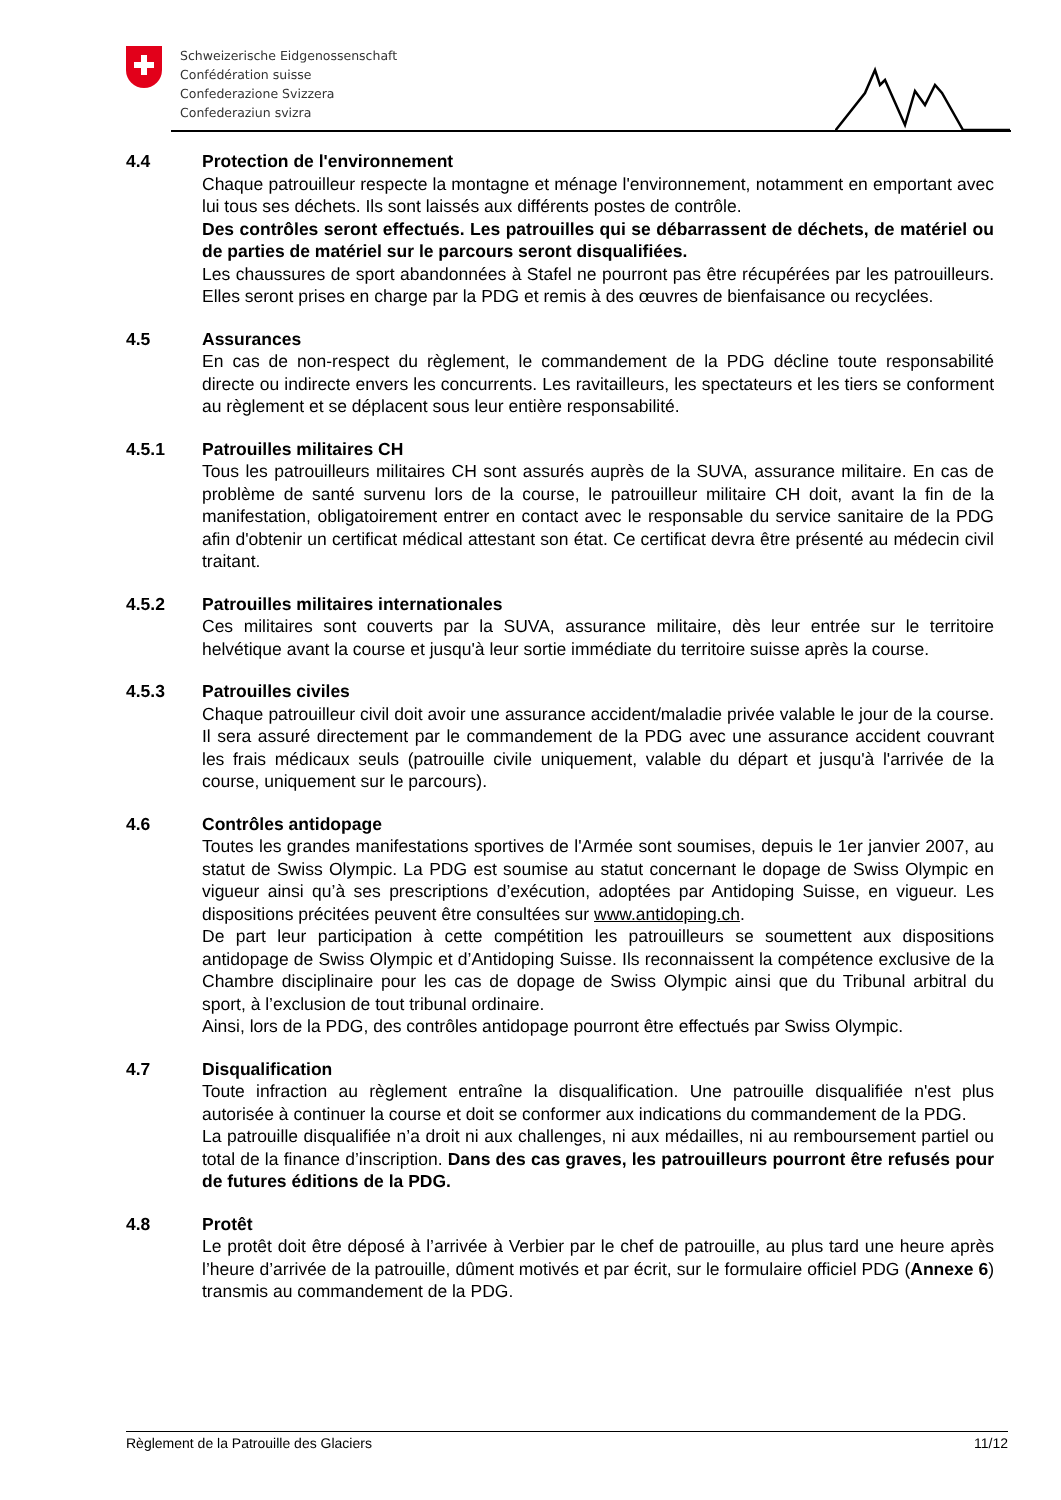Schweizerische Eidgenossenschaft
Confédération suisse
Confederazione Svizzera
Confederaziun svizra
4.4 Protection de l'environnement
Chaque patrouilleur respecte la montagne et ménage l'environnement, notamment en emportant avec lui tous ses déchets. Ils sont laissés aux différents postes de contrôle.
Des contrôles seront effectués. Les patrouilles qui se débarrassent de déchets, de matériel ou de parties de matériel sur le parcours seront disqualifiées.
Les chaussures de sport abandonnées à Stafel ne pourront pas être récupérées par les patrouilleurs. Elles seront prises en charge par la PDG et remis à des œuvres de bienfaisance ou recyclées.
4.5 Assurances
En cas de non-respect du règlement, le commandement de la PDG décline toute responsabilité directe ou indirecte envers les concurrents. Les ravitailleurs, les spectateurs et les tiers se conforment au règlement et se déplacent sous leur entière responsabilité.
4.5.1 Patrouilles militaires CH
Tous les patrouilleurs militaires CH sont assurés auprès de la SUVA, assurance militaire. En cas de problème de santé survenu lors de la course, le patrouilleur militaire CH doit, avant la fin de la manifestation, obligatoirement entrer en contact avec le responsable du service sanitaire de la PDG afin d'obtenir un certificat médical attestant son état. Ce certificat devra être présenté au médecin civil traitant.
4.5.2 Patrouilles militaires internationales
Ces militaires sont couverts par la SUVA, assurance militaire, dès leur entrée sur le territoire helvétique avant la course et jusqu'à leur sortie immédiate du territoire suisse après la course.
4.5.3 Patrouilles civiles
Chaque patrouilleur civil doit avoir une assurance accident/maladie privée valable le jour de la course. Il sera assuré directement par le commandement de la PDG avec une assurance accident couvrant les frais médicaux seuls (patrouille civile uniquement, valable du départ et jusqu'à l'arrivée de la course, uniquement sur le parcours).
4.6 Contrôles antidopage
Toutes les grandes manifestations sportives de l'Armée sont soumises, depuis le 1er janvier 2007, au statut de Swiss Olympic. La PDG est soumise au statut concernant le dopage de Swiss Olympic en vigueur ainsi qu’à ses prescriptions d’exécution, adoptées par Antidoping Suisse, en vigueur. Les dispositions précitées peuvent être consultées sur www.antidoping.ch.
De part leur participation à cette compétition les patrouilleurs se soumettent aux dispositions antidopage de Swiss Olympic et d’Antidoping Suisse. Ils reconnaissent la compétence exclusive de la Chambre disciplinaire pour les cas de dopage de Swiss Olympic ainsi que du Tribunal arbitral du sport, à l’exclusion de tout tribunal ordinaire.
Ainsi, lors de la PDG, des contrôles antidopage pourront être effectués par Swiss Olympic.
4.7 Disqualification
Toute infraction au règlement entraîne la disqualification. Une patrouille disqualifiée n'est plus autorisée à continuer la course et doit se conformer aux indications du commandement de la PDG.
La patrouille disqualifiée n’a droit ni aux challenges, ni aux médailles, ni au remboursement partiel ou total de la finance d’inscription. Dans des cas graves, les patrouilleurs pourront être refusés pour de futures éditions de la PDG.
4.8 Protêt
Le protêt doit être déposé à l’arrivée à Verbier par le chef de patrouille, au plus tard une heure après l’heure d’arrivée de la patrouille, dûment motivés et par écrit, sur le formulaire officiel PDG (Annexe 6) transmis au commandement de la PDG.
Règlement de la Patrouille des Glaciers 11/12